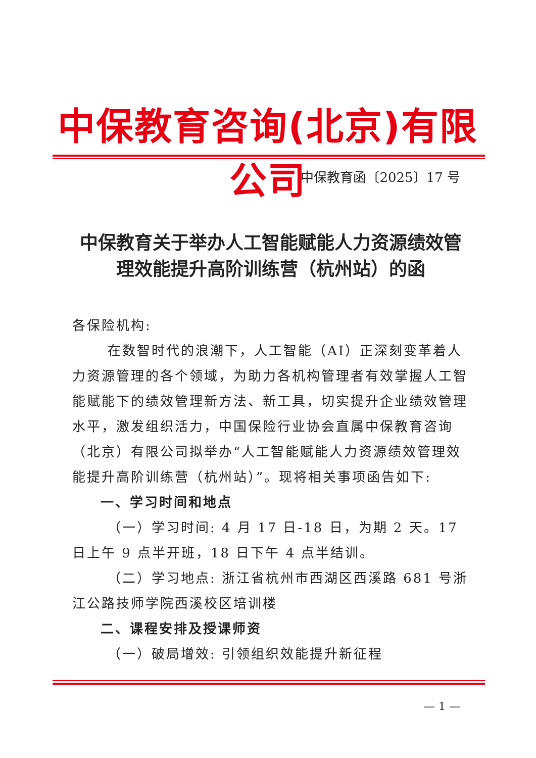中保教育咨询(北京)有限公司
中保教育函〔2025〕17 号
中保教育关于举办人工智能赋能人力资源绩效管理效能提升高阶训练营（杭州站）的函
各保险机构:
在数智时代的浪潮下，人工智能（AI）正深刻变革着人力资源管理的各个领域，为助力各机构管理者有效掌握人工智能赋能下的绩效管理新方法、新工具，切实提升企业绩效管理水平，激发组织活力，中国保险行业协会直属中保教育咨询（北京）有限公司拟举办“人工智能赋能人力资源绩效管理效能提升高阶训练营（杭州站）”。现将相关事项函告如下:
一、学习时间和地点
（一）学习时间: 4 月 17 日-18 日，为期 2 天。17 日上午 9 点半开班，18 日下午 4 点半结训。
（二）学习地点: 浙江省杭州市西湖区西溪路 681 号浙江公路技师学院西溪校区培训楼
二、课程安排及授课师资
（一）破局增效: 引领组织效能提升新征程
— 1 —